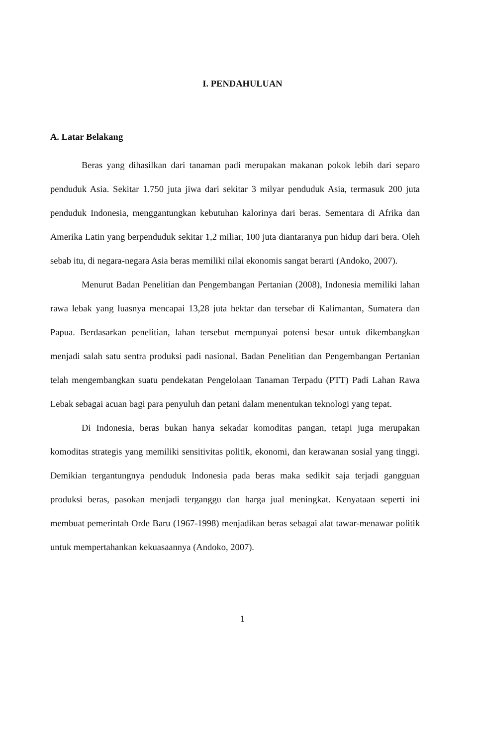I. PENDAHULUAN
A. Latar Belakang
Beras yang dihasilkan dari tanaman padi merupakan makanan pokok lebih dari separo penduduk Asia. Sekitar 1.750 juta jiwa dari sekitar 3 milyar penduduk Asia, termasuk 200 juta penduduk Indonesia, menggantungkan kebutuhan kalorinya dari beras. Sementara di Afrika dan Amerika Latin yang berpenduduk sekitar 1,2 miliar, 100 juta diantaranya pun hidup dari bera. Oleh sebab itu, di negara-negara Asia beras memiliki nilai ekonomis sangat berarti (Andoko, 2007).
Menurut Badan Penelitian dan Pengembangan Pertanian (2008), Indonesia memiliki lahan rawa lebak yang luasnya mencapai 13,28 juta hektar dan tersebar di Kalimantan, Sumatera dan Papua. Berdasarkan penelitian, lahan tersebut mempunyai potensi besar untuk dikembangkan menjadi salah satu sentra produksi padi nasional. Badan Penelitian dan Pengembangan Pertanian telah mengembangkan suatu pendekatan Pengelolaan Tanaman Terpadu (PTT) Padi Lahan Rawa Lebak sebagai acuan bagi para penyuluh dan petani dalam menentukan teknologi yang tepat.
Di Indonesia, beras bukan hanya sekadar komoditas pangan, tetapi juga merupakan komoditas strategis yang memiliki sensitivitas politik, ekonomi, dan kerawanan sosial yang tinggi. Demikian tergantungnya penduduk Indonesia pada beras maka sedikit saja terjadi gangguan produksi beras, pasokan menjadi terganggu dan harga jual meningkat. Kenyataan seperti ini membuat pemerintah Orde Baru (1967-1998) menjadikan beras sebagai alat tawar-menawar politik untuk mempertahankan kekuasaannya (Andoko, 2007).
1